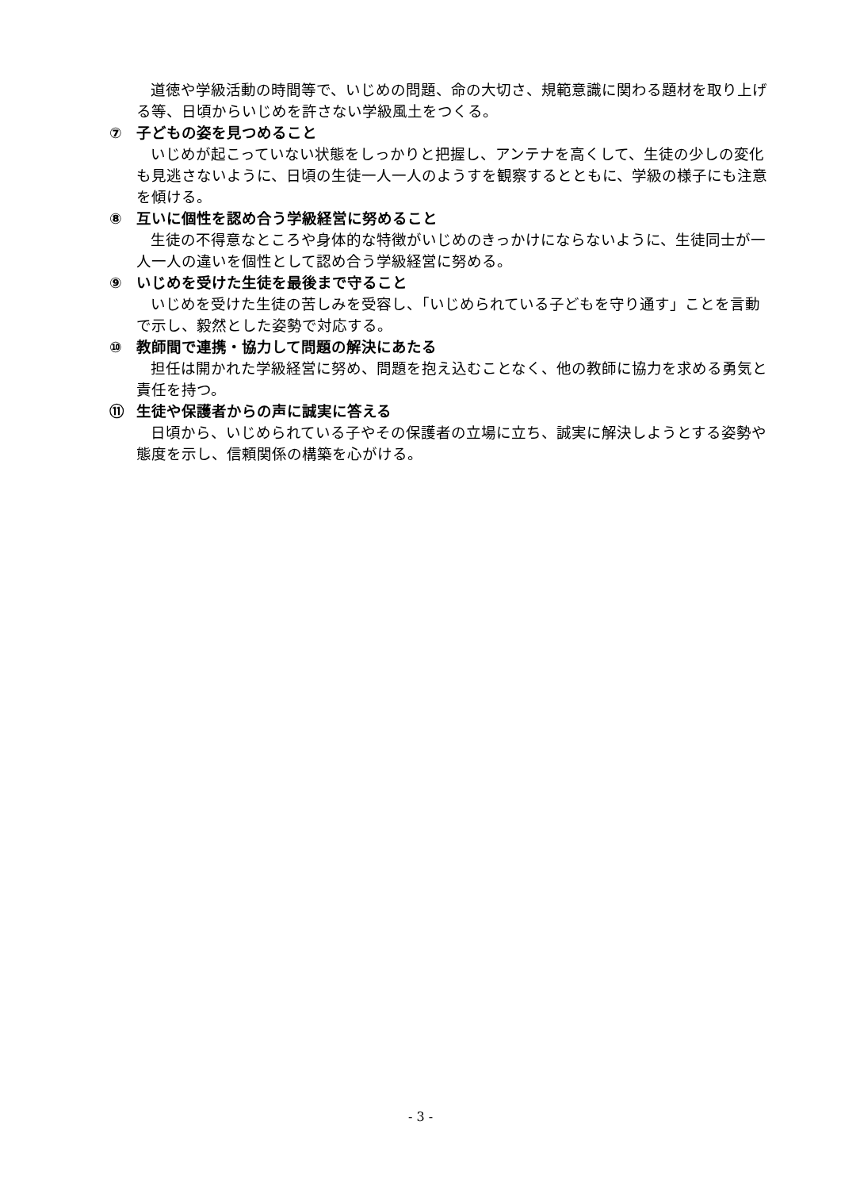道徳や学級活動の時間等で、いじめの問題、命の大切さ、規範意識に関わる題材を取り上げる等、日頃からいじめを許さない学級風土をつくる。
⑦ 子どもの姿を見つめること
いじめが起こっていない状態をしっかりと把握し、アンテナを高くして、生徒の少しの変化も見逃さないように、日頃の生徒一人一人のようすを観察するとともに、学級の様子にも注意を傾ける。
⑧ 互いに個性を認め合う学級経営に努めること
生徒の不得意なところや身体的な特徴がいじめのきっかけにならないように、生徒同士が一人一人の違いを個性として認め合う学級経営に努める。
⑨ いじめを受けた生徒を最後まで守ること
いじめを受けた生徒の苦しみを受容し、「いじめられている子どもを守り通す」ことを言動で示し、毅然とした姿勢で対応する。
⑩ 教師間で連携・協力して問題の解決にあたる
担任は開かれた学級経営に努め、問題を抱え込むことなく、他の教師に協力を求める勇気と責任を持つ。
⑪ 生徒や保護者からの声に誠実に答える
日頃から、いじめられている子やその保護者の立場に立ち、誠実に解決しようとする姿勢や態度を示し、信頼関係の構築を心がける。
- 3 -